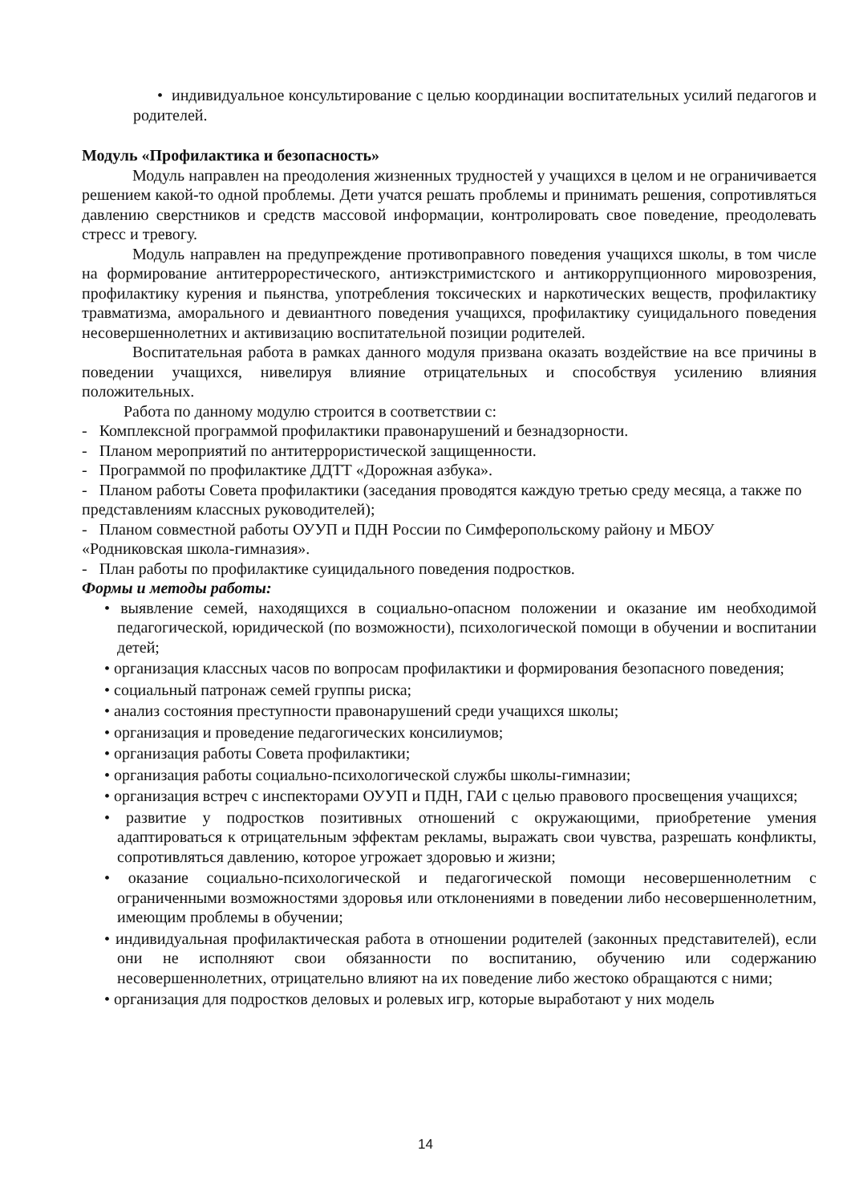• индивидуальное консультирование с целью координации воспитательных усилий педагогов и родителей.
Модуль «Профилактика и безопасность»
Модуль направлен на преодоления жизненных трудностей у учащихся в целом и не ограничивается решением какой-то одной проблемы. Дети учатся решать проблемы и принимать решения, сопротивляться давлению сверстников и средств массовой информации, контролировать свое поведение, преодолевать стресс и тревогу.
Модуль направлен на предупреждение противоправного поведения учащихся школы, в том числе на формирование антитеррорестического, антиэкстримистского и антикоррупционного мировозрения, профилактику курения и пьянства, употребления токсических и наркотических веществ, профилактику травматизма, аморального и девиантного поведения учащихся, профилактику суицидального поведения несовершеннолетних и активизацию воспитательной позиции родителей.
Воспитательная работа в рамках данного модуля призвана оказать воздействие на все причины в поведении учащихся, нивелируя влияние отрицательных и способствуя усилению влияния положительных.
Работа по данному модулю строится в соответствии с:
- Комплексной программой профилактики правонарушений и безнадзорности.
- Планом мероприятий по антитеррористической защищенности.
- Программой по профилактике ДДТТ «Дорожная азбука».
- Планом работы Совета профилактики (заседания проводятся каждую третью среду месяца, а также по представлениям классных руководителей);
- Планом совместной работы ОУУП и ПДН России по Симферопольскому району и МБОУ «Родниковская школа-гимназия».
- План работы по профилактике суицидального поведения подростков.
Формы и методы работы:
• выявление семей, находящихся в социально-опасном положении и оказание им необходимой педагогической, юридической (по возможности), психологической помощи в обучении и воспитании детей;
• организация классных часов по вопросам профилактики и формирования безопасного поведения;
• социальный патронаж семей группы риска;
• анализ состояния преступности правонарушений среди учащихся школы;
• организация и проведение педагогических консилиумов;
• организация работы Совета профилактики;
• организация работы социально-психологической службы школы-гимназии;
• организация встреч с инспекторами ОУУП и ПДН, ГАИ с целью правового просвещения учащихся;
• развитие у подростков позитивных отношений с окружающими, приобретение умения адаптироваться к отрицательным эффектам рекламы, выражать свои чувства, разрешать конфликты, сопротивляться давлению, которое угрожает здоровью и жизни;
• оказание социально-психологической и педагогической помощи несовершеннолетним с ограниченными возможностями здоровья или отклонениями в поведении либо несовершеннолетним, имеющим проблемы в обучении;
• индивидуальная профилактическая работа в отношении родителей (законных представителей), если они не исполняют свои обязанности по воспитанию, обучению или содержанию несовершеннолетних, отрицательно влияют на их поведение либо жестоко обращаются с ними;
• организация для подростков деловых и ролевых игр, которые выработают у них модель
14